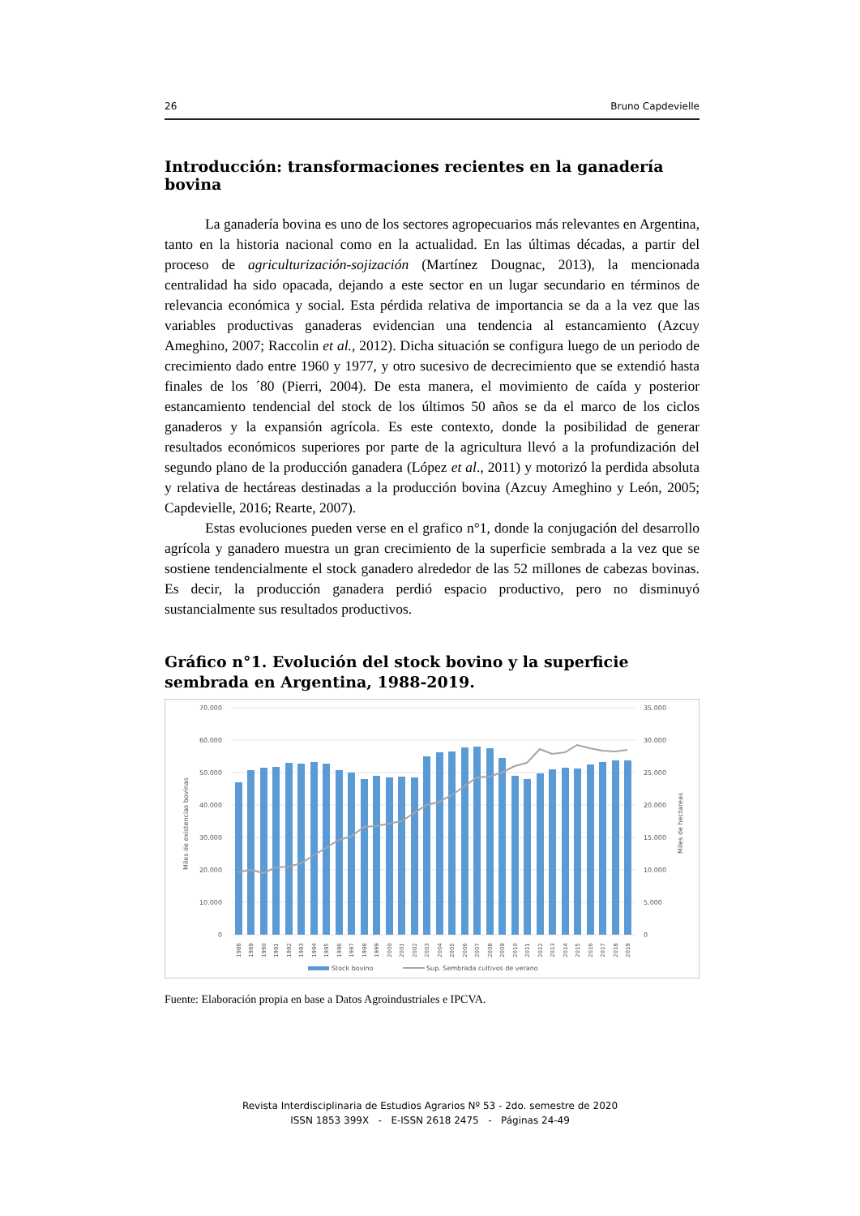26 Bruno Capdevielle
Introducción: transformaciones recientes en la ganadería bovina
La ganadería bovina es uno de los sectores agropecuarios más relevantes en Argentina, tanto en la historia nacional como en la actualidad. En las últimas décadas, a partir del proceso de agriculturización-sojización (Martínez Dougnac, 2013), la mencionada centralidad ha sido opacada, dejando a este sector en un lugar secundario en términos de relevancia económica y social. Esta pérdida relativa de importancia se da a la vez que las variables productivas ganaderas evidencian una tendencia al estancamiento (Azcuy Ameghino, 2007; Raccolin et al., 2012). Dicha situación se configura luego de un periodo de crecimiento dado entre 1960 y 1977, y otro sucesivo de decrecimiento que se extendió hasta finales de los ´80 (Pierri, 2004). De esta manera, el movimiento de caída y posterior estancamiento tendencial del stock de los últimos 50 años se da el marco de los ciclos ganaderos y la expansión agrícola. Es este contexto, donde la posibilidad de generar resultados económicos superiores por parte de la agricultura llevó a la profundización del segundo plano de la producción ganadera (López et al., 2011) y motorizó la perdida absoluta y relativa de hectáreas destinadas a la producción bovina (Azcuy Ameghino y León, 2005; Capdevielle, 2016; Rearte, 2007).
Estas evoluciones pueden verse en el grafico n°1, donde la conjugación del desarrollo agrícola y ganadero muestra un gran crecimiento de la superficie sembrada a la vez que se sostiene tendencialmente el stock ganadero alrededor de las 52 millones de cabezas bovinas. Es decir, la producción ganadera perdió espacio productivo, pero no disminuyó sustancialmente sus resultados productivos.
Gráfico n°1. Evolución del stock bovino y la superficie sembrada en Argentina, 1988-2019.
70.000
60.000
50.000
40.000
30.000
20.000
10.000
0
35.000
30.000
25.000
20.000
15.000
10.000
5.000
0
Miles de existencias bovinas
Miles de hectareas
1988
1989
1990
1991
1992
1993
1994
1995
1996
1997
1998
1999
2000
2001
2002
2003
2004
2005
2006
2007
2008
2009
2010
2011
2012
2013
2014
2015
2016
2017
2018
2019
Stock bovino
Sup. Sembrada cultivos de verano
Fuente: Elaboración propia en base a Datos Agroindustriales e IPCVA.
Revista Interdisciplinaria de Estudios Agrarios Nº 53 - 2do. semestre de 2020
ISSN 1853 399X - E-ISSN 2618 2475 - Páginas 24-49